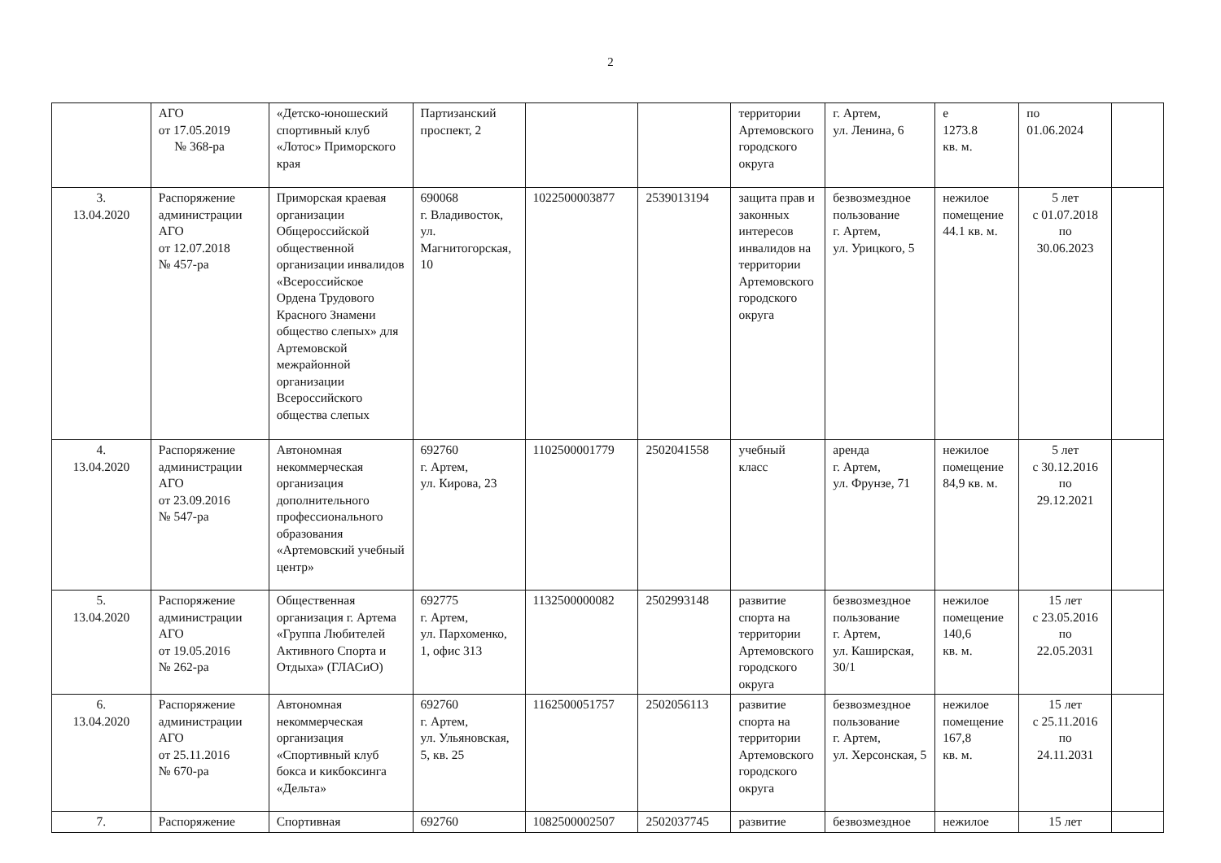2
| | АГО от 17.05.2019 № 368-ра | «Детско-юношеский спортивный клуб «Лотос» Приморского края | Партизанский проспект, 2 | | | территории Артемовского городского округа | г. Артем, ул. Ленина, 6 | е 1273.8 кв. м. | по 01.06.2024 | |
| 3. 13.04.2020 | Распоряжение администрации АГО от 12.07.2018 № 457-ра | Приморская краевая организации Общероссийской общественной организации инвалидов «Всероссийское Ордена Трудового Красного Знамени общество слепых» для Артемовской межрайонной организации Всероссийского общества слепых | 690068 г. Владивосток, ул. Магнитогорская, 10 | 1022500003877 | 2539013194 | защита прав и законных интересов инвалидов на территории Артемовского городского округа | безвозмездное пользование г. Артем, ул. Урицкого, 5 | нежилое помещение 44.1 кв. м. | 5 лет с 01.07.2018 по 30.06.2023 | |
| 4. 13.04.2020 | Распоряжение администрации АГО от 23.09.2016 № 547-ра | Автономная некоммерческая организация дополнительного профессионального образования «Артемовский учебный центр» | 692760 г. Артем, ул. Кирова, 23 | 1102500001779 | 2502041558 | учебный класс | аренда г. Артем, ул. Фрунзе, 71 | нежилое помещение 84,9 кв. м. | 5 лет с 30.12.2016 по 29.12.2021 | |
| 5. 13.04.2020 | Распоряжение администрации АГО от 19.05.2016 № 262-ра | Общественная организация г. Артема «Группа Любителей Активного Спорта и Отдыха» (ГЛАСиО) | 692775 г. Артем, ул. Пархоменко, 1, офис 313 | 1132500000082 | 2502993148 | развитие спорта на территории Артемовского городского округа | безвозмездное пользование г. Артем, ул. Каширская, 30/1 | нежилое помещение 140,6 кв. м. | 15 лет с 23.05.2016 по 22.05.2031 | |
| 6. 13.04.2020 | Распоряжение администрации АГО от 25.11.2016 № 670-ра | Автономная некоммерческая организация «Спортивный клуб бокса и кикбоксинга «Дельта» | 692760 г. Артем, ул. Ульяновская, 5, кв. 25 | 1162500051757 | 2502056113 | развитие спорта на территории Артемовского городского округа | безвозмездное пользование г. Артем, ул. Херсонская, 5 | нежилое помещение 167,8 кв. м. | 15 лет с 25.11.2016 по 24.11.2031 | |
| 7. | Распоряжение | Спортивная | 692760 | 1082500002507 | 2502037745 | развитие | безвозмездное | нежилое | 15 лет | |